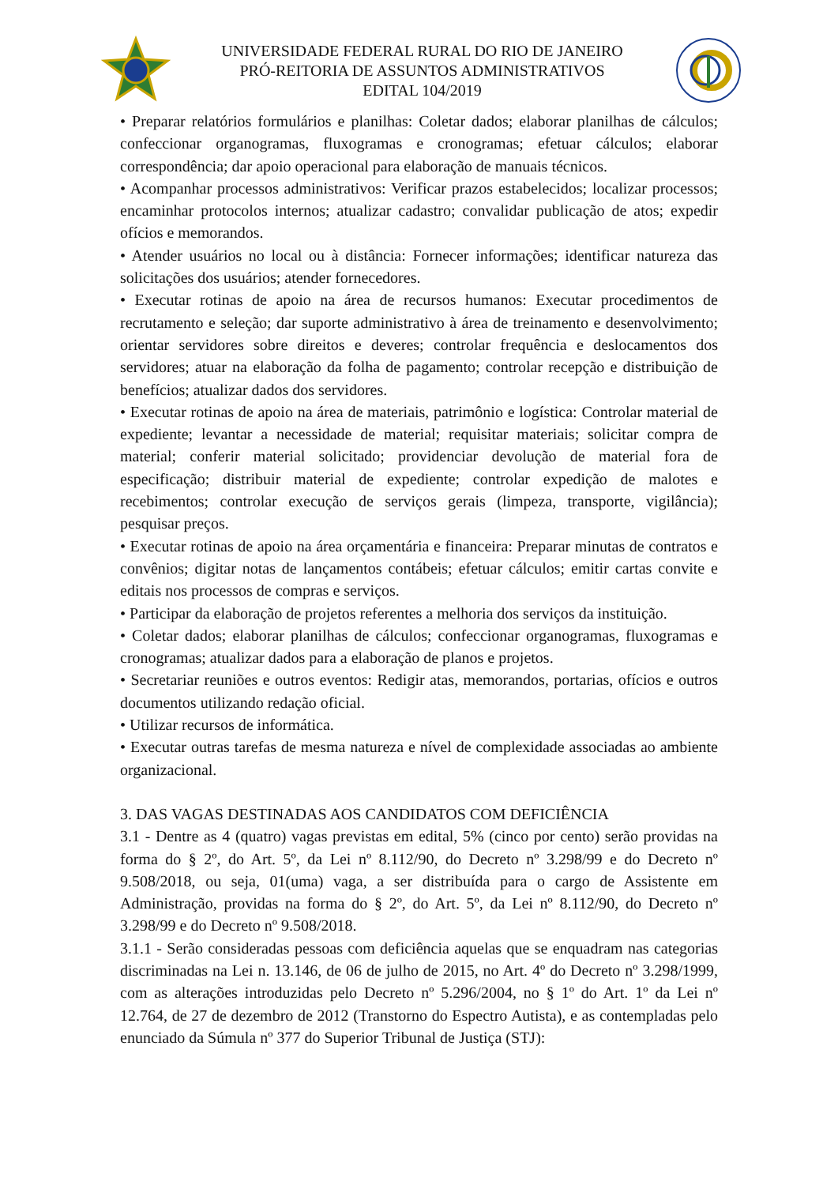UNIVERSIDADE FEDERAL RURAL DO RIO DE JANEIRO
PRÓ-REITORIA DE ASSUNTOS ADMINISTRATIVOS
EDITAL 104/2019
• Preparar relatórios formulários e planilhas: Coletar dados; elaborar planilhas de cálculos; confeccionar organogramas, fluxogramas e cronogramas; efetuar cálculos; elaborar correspondência; dar apoio operacional para elaboração de manuais técnicos.
• Acompanhar processos administrativos: Verificar prazos estabelecidos; localizar processos; encaminhar protocolos internos; atualizar cadastro; convalidar publicação de atos; expedir ofícios e memorandos.
• Atender usuários no local ou à distância: Fornecer informações; identificar natureza das solicitações dos usuários; atender fornecedores.
• Executar rotinas de apoio na área de recursos humanos: Executar procedimentos de recrutamento e seleção; dar suporte administrativo à área de treinamento e desenvolvimento; orientar servidores sobre direitos e deveres; controlar frequência e deslocamentos dos servidores; atuar na elaboração da folha de pagamento; controlar recepção e distribuição de benefícios; atualizar dados dos servidores.
• Executar rotinas de apoio na área de materiais, patrimônio e logística: Controlar material de expediente; levantar a necessidade de material; requisitar materiais; solicitar compra de material; conferir material solicitado; providenciar devolução de material fora de especificação; distribuir material de expediente; controlar expedição de malotes e recebimentos; controlar execução de serviços gerais (limpeza, transporte, vigilância); pesquisar preços.
• Executar rotinas de apoio na área orçamentária e financeira: Preparar minutas de contratos e convênios; digitar notas de lançamentos contábeis; efetuar cálculos; emitir cartas convite e editais nos processos de compras e serviços.
• Participar da elaboração de projetos referentes a melhoria dos serviços da instituição.
• Coletar dados; elaborar planilhas de cálculos; confeccionar organogramas, fluxogramas e cronogramas; atualizar dados para a elaboração de planos e projetos.
• Secretariar reuniões e outros eventos: Redigir atas, memorandos, portarias, ofícios e outros documentos utilizando redação oficial.
• Utilizar recursos de informática.
• Executar outras tarefas de mesma natureza e nível de complexidade associadas ao ambiente organizacional.
3. DAS VAGAS DESTINADAS AOS CANDIDATOS COM DEFICIÊNCIA
3.1 - Dentre as 4 (quatro) vagas previstas em edital, 5% (cinco por cento) serão providas na forma do § 2º, do Art. 5º, da Lei nº 8.112/90, do Decreto nº 3.298/99 e do Decreto nº 9.508/2018, ou seja, 01(uma) vaga, a ser distribuída para o cargo de Assistente em Administração, providas na forma do § 2º, do Art. 5º, da Lei nº 8.112/90, do Decreto nº 3.298/99 e do Decreto nº 9.508/2018.
3.1.1 - Serão consideradas pessoas com deficiência aquelas que se enquadram nas categorias discriminadas na Lei n. 13.146, de 06 de julho de 2015, no Art. 4º do Decreto nº 3.298/1999, com as alterações introduzidas pelo Decreto nº 5.296/2004, no § 1º do Art. 1º da Lei nº 12.764, de 27 de dezembro de 2012 (Transtorno do Espectro Autista), e as contempladas pelo enunciado da Súmula nº 377 do Superior Tribunal de Justiça (STJ):